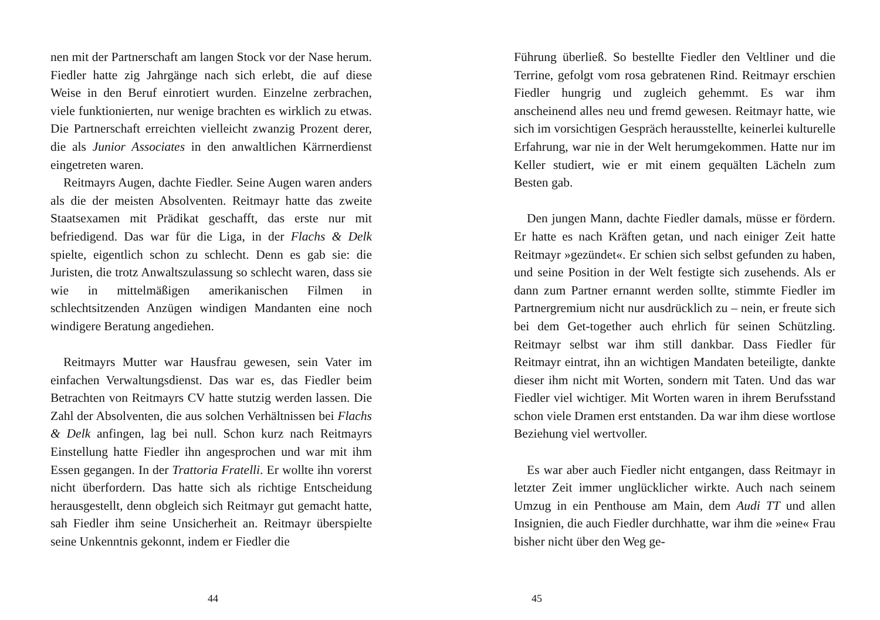nen mit der Partnerschaft am langen Stock vor der Nase herum. Fiedler hatte zig Jahrgänge nach sich erlebt, die auf diese Weise in den Beruf einrotiert wurden. Einzelne zerbrachen, viele funktionierten, nur wenige brachten es wirklich zu etwas. Die Partnerschaft erreichten vielleicht zwanzig Prozent derer, die als Junior Associates in den anwaltlichen Kärrnerdienst eingetreten waren.
Reitmayrs Augen, dachte Fiedler. Seine Augen waren anders als die der meisten Absolventen. Reitmayr hatte das zweite Staatsexamen mit Prädikat geschafft, das erste nur mit befriedigend. Das war für die Liga, in der Flachs & Delk spielte, eigentlich schon zu schlecht. Denn es gab sie: die Juristen, die trotz Anwaltszulassung so schlecht waren, dass sie wie in mittelmäßigen amerikanischen Filmen in schlechtsitzenden Anzügen windigen Mandanten eine noch windigere Beratung angediehen.
Reitmayrs Mutter war Hausfrau gewesen, sein Vater im einfachen Verwaltungsdienst. Das war es, das Fiedler beim Betrachten von Reitmayrs CV hatte stutzig werden lassen. Die Zahl der Absolventen, die aus solchen Verhältnissen bei Flachs & Delk anfingen, lag bei null. Schon kurz nach Reitmayrs Einstellung hatte Fiedler ihn angesprochen und war mit ihm Essen gegangen. In der Trattoria Fratelli. Er wollte ihn vorerst nicht überfordern. Das hatte sich als richtige Entscheidung herausgestellt, denn obgleich sich Reitmayr gut gemacht hatte, sah Fiedler ihm seine Unsicherheit an. Reitmayr überspielte seine Unkenntnis gekonnt, indem er Fiedler die
44
Führung überließ. So bestellte Fiedler den Veltliner und die Terrine, gefolgt vom rosa gebratenen Rind. Reitmayr erschien Fiedler hungrig und zugleich gehemmt. Es war ihm anscheinend alles neu und fremd gewesen. Reitmayr hatte, wie sich im vorsichtigen Gespräch herausstellte, keinerlei kulturelle Erfahrung, war nie in der Welt herumgekommen. Hatte nur im Keller studiert, wie er mit einem gequälten Lächeln zum Besten gab.
Den jungen Mann, dachte Fiedler damals, müsse er fördern. Er hatte es nach Kräften getan, und nach einiger Zeit hatte Reitmayr »gezündet«. Er schien sich selbst gefunden zu haben, und seine Position in der Welt festigte sich zusehends. Als er dann zum Partner ernannt werden sollte, stimmte Fiedler im Partnergremium nicht nur ausdrücklich zu – nein, er freute sich bei dem Get-together auch ehrlich für seinen Schützling. Reitmayr selbst war ihm still dankbar. Dass Fiedler für Reitmayr eintrat, ihn an wichtigen Mandaten beteiligte, dankte dieser ihm nicht mit Worten, sondern mit Taten. Und das war Fiedler viel wichtiger. Mit Worten waren in ihrem Berufsstand schon viele Dramen erst entstanden. Da war ihm diese wortlose Beziehung viel wertvoller.
Es war aber auch Fiedler nicht entgangen, dass Reitmayr in letzter Zeit immer unglücklicher wirkte. Auch nach seinem Umzug in ein Penthouse am Main, dem Audi TT und allen Insignien, die auch Fiedler durchhatte, war ihm die »eine« Frau bisher nicht über den Weg ge-
45